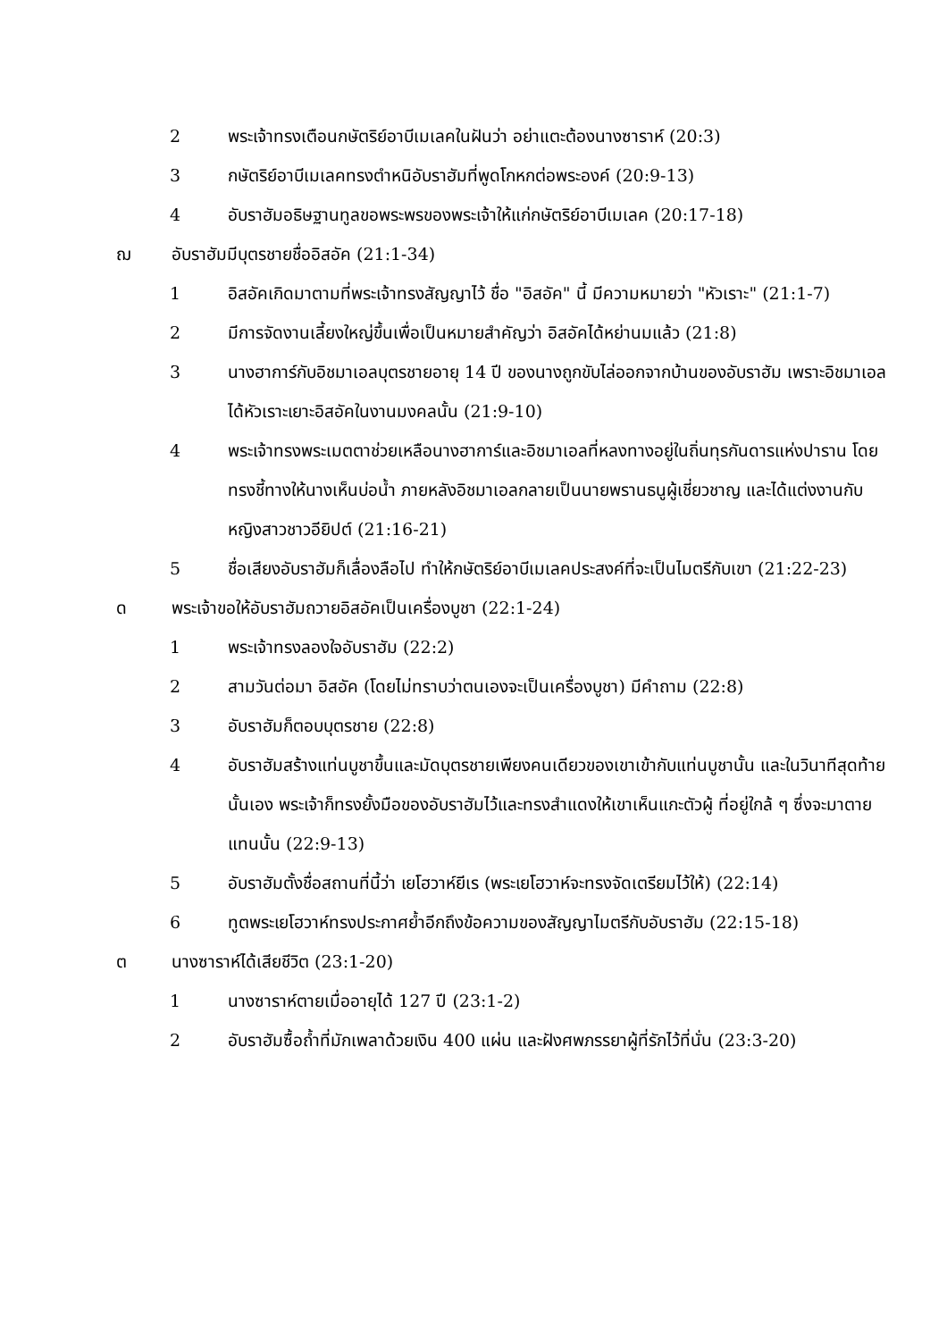2 พระเจ้าทรงเตือนกษัตริย์อาบีเมเลคในฝันว่า อย่าแตะต้องนางซาราห์ (20:3)
3 กษัตริย์อาบีเมเลคทรงตำหนิอับราฮัมที่พูดโกหกต่อพระองค์ (20:9-13)
4 อับราฮัมอธิษฐานทูลขอพระพรของพระเจ้าให้แก่กษัตริย์อาบีเมเลค (20:17-18)
ฌ อับราฮัมมีบุตรชายชื่ออิสอัค (21:1-34)
1 อิสอัคเกิดมาตามที่พระเจ้าทรงสัญญาไว้ ชื่อ "อิสอัค" นี้ มีความหมายว่า "หัวเราะ" (21:1-7)
2 มีการจัดงานเลี้ยงใหญ่ขึ้นเพื่อเป็นหมายสำคัญว่า อิสอัคได้หย่านมแล้ว (21:8)
3 นางฮาการ์กับอิชมาเอลบุตรชายอายุ 14 ปี ของนางถูกขับไล่ออกจากบ้านของอับราฮัม เพราะอิชมาเอลได้หัวเราะเยาะอิสอัคในงานมงคลนั้น (21:9-10)
4 พระเจ้าทรงพระเมตตาช่วยเหลือนางฮาการ์และอิชมาเอลที่หลงทางอยู่ในถิ่นทุรกันดารแห่งปาราน โดยทรงชี้ทางให้นางเห็นบ่อน้ำ ภายหลังอิชมาเอลกลายเป็นนายพรานธนูผู้เชี่ยวชาญ และได้แต่งงานกับหญิงสาวชาวอียิปต์ (21:16-21)
5 ชื่อเสียงอับราฮัมก็เลื่องลือไป ทำให้กษัตริย์อาบีเมเลคประสงค์ที่จะเป็นไมตรีกับเขา (21:22-23)
ด พระเจ้าขอให้อับราฮัมถวายอิสอัคเป็นเครื่องบูชา (22:1-24)
1 พระเจ้าทรงลองใจอับราฮัม (22:2)
2 สามวันต่อมา อิสอัค (โดยไม่ทราบว่าตนเองจะเป็นเครื่องบูชา) มีคำถาม (22:8)
3 อับราฮัมก็ตอบบุตรชาย (22:8)
4 อับราฮัมสร้างแท่นบูชาขึ้นและมัดบุตรชายเพียงคนเดียวของเขาเข้ากับแท่นบูชานั้น และในวินาทีสุดท้ายนั้นเอง พระเจ้าก็ทรงยั้งมือของอับราฮัมไว้และทรงสำแดงให้เขาเห็นแกะตัวผู้ ที่อยู่ใกล้ ๆ ซึ่งจะมาตายแทนนั้น (22:9-13)
5 อับราฮัมตั้งชื่อสถานที่นี้ว่า เยโฮวาห์ยีเร (พระเยโฮวาห์จะทรงจัดเตรียมไว้ให้) (22:14)
6 ทูตพระเยโฮวาห์ทรงประกาศย้ำอีกถึงข้อความของสัญญาไมตรีกับอับราฮัม (22:15-18)
ต นางซาราห์ได้เสียชีวิต (23:1-20)
1 นางซาราห์ตายเมื่ออายุได้ 127 ปี (23:1-2)
2 อับราฮัมซื้อถ้ำที่มักเพลาด้วยเงิน 400 แผ่น และฝังศพภรรยาผู้ที่รักไว้ที่นั่น (23:3-20)